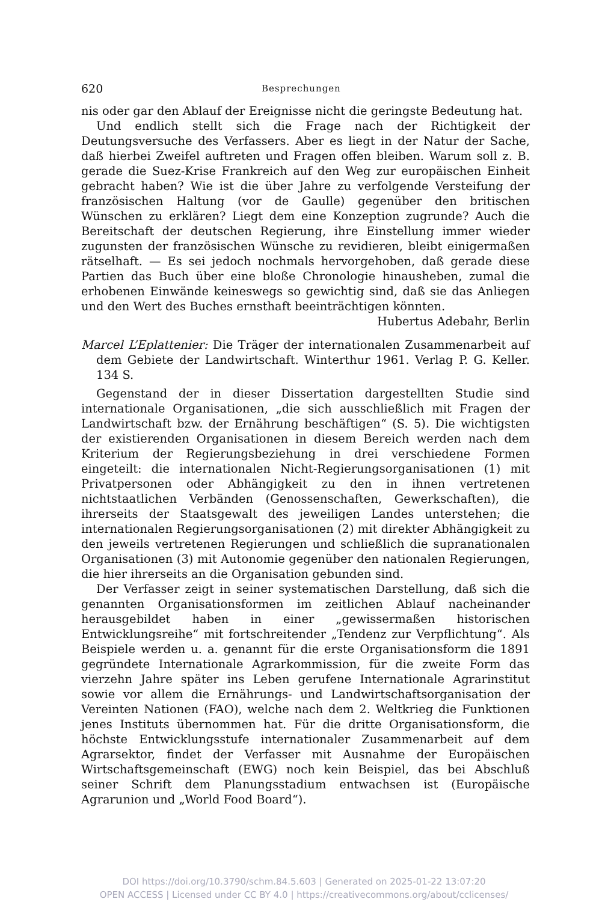620 Besprechungen
nis oder gar den Ablauf der Ereignisse nicht die geringste Bedeutung hat.
Und endlich stellt sich die Frage nach der Richtigkeit der Deutungsversuche des Verfassers. Aber es liegt in der Natur der Sache, daß hierbei Zweifel auftreten und Fragen offen bleiben. Warum soll z. B. gerade die Suez-Krise Frankreich auf den Weg zur europäischen Einheit gebracht haben? Wie ist die über Jahre zu verfolgende Versteifung der französischen Haltung (vor de Gaulle) gegenüber den britischen Wünschen zu erklären? Liegt dem eine Konzeption zugrunde? Auch die Bereitschaft der deutschen Regierung, ihre Einstellung immer wieder zugunsten der französischen Wünsche zu revidieren, bleibt einigermaßen rätselhaft. — Es sei jedoch nochmals hervorgehoben, daß gerade diese Partien das Buch über eine bloße Chronologie hinausheben, zumal die erhobenen Einwände keineswegs so gewichtig sind, daß sie das Anliegen und den Wert des Buches ernsthaft beeinträchtigen könnten. Hubertus Adebahr, Berlin
Marcel L’Eplattenier: Die Träger der internationalen Zusammenarbeit auf dem Gebiete der Landwirtschaft. Winterthur 1961. Verlag P. G. Keller. 134 S.
Gegenstand der in dieser Dissertation dargestellten Studie sind internationale Organisationen, „die sich ausschließlich mit Fragen der Landwirtschaft bzw. der Ernährung beschäftigen“ (S. 5). Die wichtigsten der existierenden Organisationen in diesem Bereich werden nach dem Kriterium der Regierungsbeziehung in drei verschiedene Formen eingeteilt: die internationalen Nicht-Regierungsorganisationen (1) mit Privatpersonen oder Abhängigkeit zu den in ihnen vertretenen nichtstaatlichen Verbänden (Genossenschaften, Gewerkschaften), die ihrerseits der Staatsgewalt des jeweiligen Landes unterstehen; die internationalen Regierungsorganisationen (2) mit direkter Abhängigkeit zu den jeweils vertretenen Regierungen und schließlich die supranationalen Organisationen (3) mit Autonomie gegenüber den nationalen Regierungen, die hier ihrerseits an die Organisation gebunden sind.
Der Verfasser zeigt in seiner systematischen Darstellung, daß sich die genannten Organisationsformen im zeitlichen Ablauf nacheinander herausgebildet haben in einer „gewissermaßen historischen Entwicklungsreihe“ mit fortschreitender „Tendenz zur Verpflichtung“. Als Beispiele werden u. a. genannt für die erste Organisationsform die 1891 gegründete Internationale Agrarkommission, für die zweite Form das vierzehn Jahre später ins Leben gerufene Internationale Agrarinstitut sowie vor allem die Ernährungs- und Landwirtschaftsorganisation der Vereinten Nationen (FAO), welche nach dem 2. Weltkrieg die Funktionen jenes Instituts übernommen hat. Für die dritte Organisationsform, die höchste Entwicklungsstufe internationaler Zusammenarbeit auf dem Agrarsektor, findet der Verfasser mit Ausnahme der Europäischen Wirtschaftsgemeinschaft (EWG) noch kein Beispiel, das bei Abschluß seiner Schrift dem Planungsstadium entwachsen ist (Europäische Agrarunion und „World Food Board“).
DOI https://doi.org/10.3790/schm.84.5.603 | Generated on 2025-01-22 13:07:20
OPEN ACCESS | Licensed under CC BY 4.0 | https://creativecommons.org/about/cclicenses/